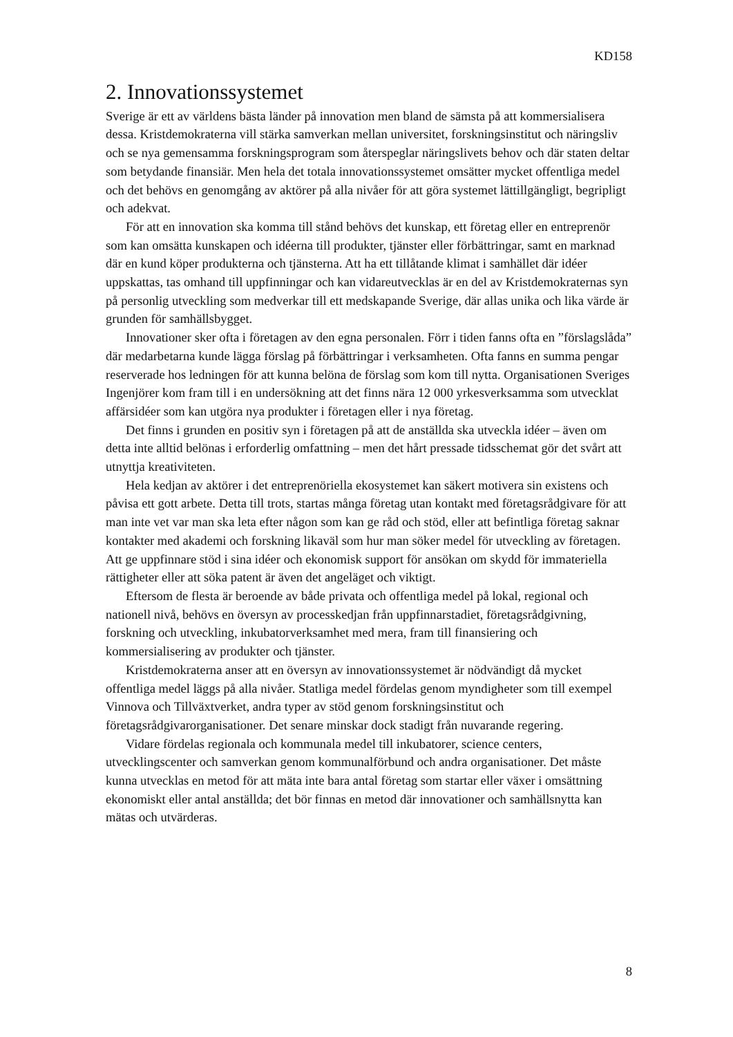KD158
2. Innovationssystemet
Sverige är ett av världens bästa länder på innovation men bland de sämsta på att kommersialisera dessa. Kristdemokraterna vill stärka samverkan mellan universitet, forskningsinstitut och näringsliv och se nya gemensamma forskningsprogram som återspeglar näringslivets behov och där staten deltar som betydande finansiär. Men hela det totala innovationssystemet omsätter mycket offentliga medel och det behövs en genomgång av aktörer på alla nivåer för att göra systemet lättillgängligt, begripligt och adekvat.
För att en innovation ska komma till stånd behövs det kunskap, ett företag eller en entreprenör som kan omsätta kunskapen och idéerna till produkter, tjänster eller förbättringar, samt en marknad där en kund köper produkterna och tjänsterna. Att ha ett tillåtande klimat i samhället där idéer uppskattas, tas omhand till uppfinningar och kan vidareutvecklas är en del av Kristdemokraternas syn på personlig utveckling som medverkar till ett medskapande Sverige, där allas unika och lika värde är grunden för samhällsbygget.
Innovationer sker ofta i företagen av den egna personalen. Förr i tiden fanns ofta en ”förslagslåda” där medarbetarna kunde lägga förslag på förbättringar i verksamheten. Ofta fanns en summa pengar reserverade hos ledningen för att kunna belöna de förslag som kom till nytta. Organisationen Sveriges Ingenjörer kom fram till i en undersökning att det finns nära 12 000 yrkesverksamma som utvecklat affärsidéer som kan utgöra nya produkter i företagen eller i nya företag.
Det finns i grunden en positiv syn i företagen på att de anställda ska utveckla idéer – även om detta inte alltid belönas i erforderlig omfattning – men det hårt pressade tidsschemat gör det svårt att utnyttja kreativiteten.
Hela kedjan av aktörer i det entreprenöriella ekosystemet kan säkert motivera sin existens och påvisa ett gott arbete. Detta till trots, startas många företag utan kontakt med företagsrådgivare för att man inte vet var man ska leta efter någon som kan ge råd och stöd, eller att befintliga företag saknar kontakter med akademi och forskning likaväl som hur man söker medel för utveckling av företagen. Att ge uppfinnare stöd i sina idéer och ekonomisk support för ansökan om skydd för immateriella rättigheter eller att söka patent är även det angeläget och viktigt.
Eftersom de flesta är beroende av både privata och offentliga medel på lokal, regional och nationell nivå, behövs en översyn av processkedjan från uppfinnarstadiet, företagsrådgivning, forskning och utveckling, inkubatorverksamhet med mera, fram till finansiering och kommersialisering av produkter och tjänster.
Kristdemokraterna anser att en översyn av innovationssystemet är nödvändigt då mycket offentliga medel läggs på alla nivåer. Statliga medel fördelas genom myndigheter som till exempel Vinnova och Tillväxtverket, andra typer av stöd genom forskningsinstitut och företagsrådgivarorganisationer. Det senare minskar dock stadigt från nuvarande regering.
Vidare fördelas regionala och kommunala medel till inkubatorer, science centers, utvecklingscenter och samverkan genom kommunalförbund och andra organisationer. Det måste kunna utvecklas en metod för att mäta inte bara antal företag som startar eller växer i omsättning ekonomiskt eller antal anställda; det bör finnas en metod där innovationer och samhällsnytta kan mätas och utvärderas.
8